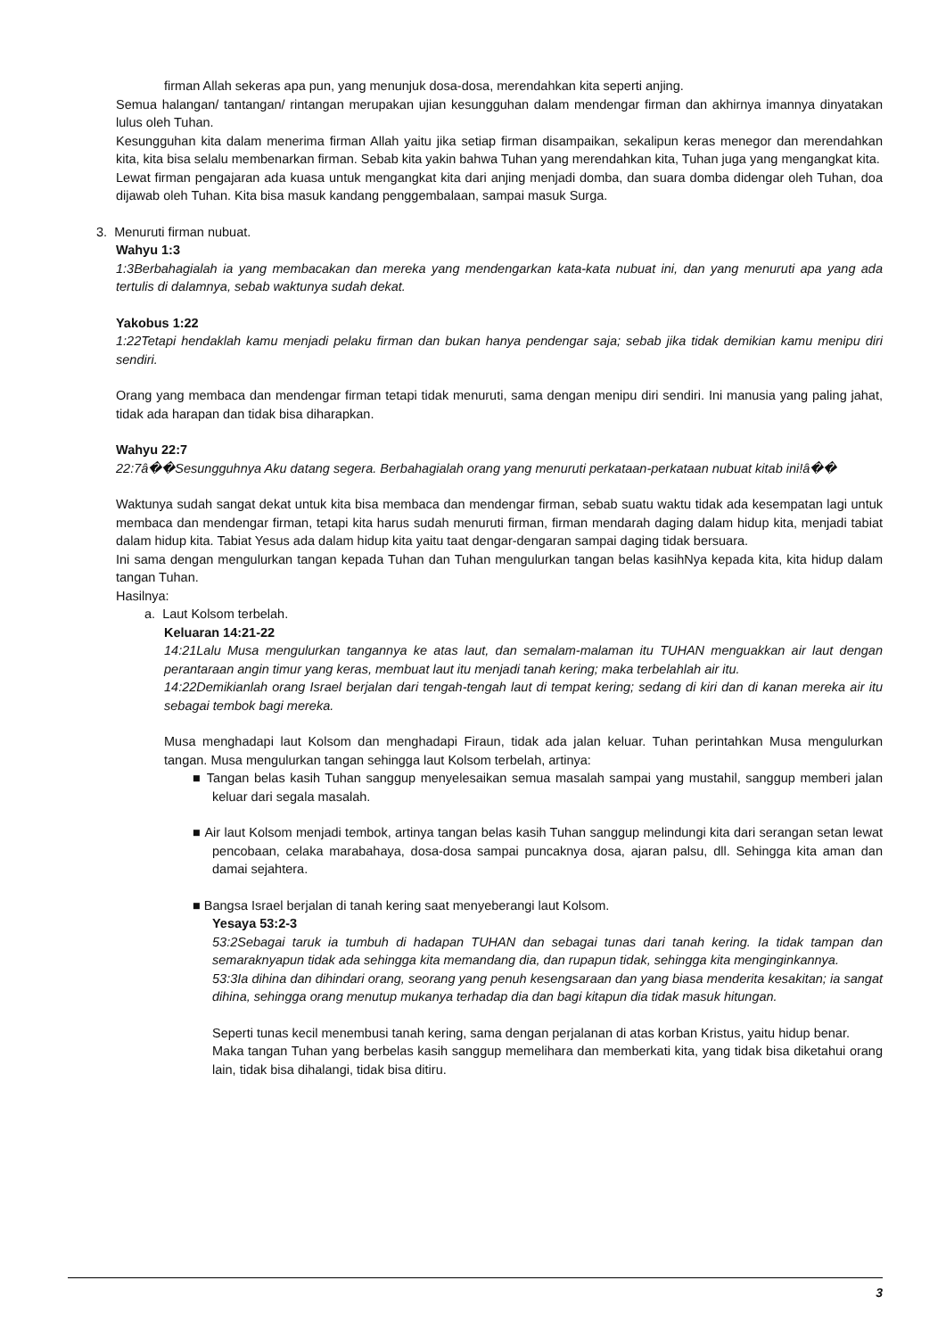firman Allah sekeras apa pun, yang menunjuk dosa-dosa, merendahkan kita seperti anjing.
Semua halangan/ tantangan/ rintangan merupakan ujian kesungguhan dalam mendengar firman dan akhirnya imannya dinyatakan lulus oleh Tuhan.
Kesungguhan kita dalam menerima firman Allah yaitu jika setiap firman disampaikan, sekalipun keras menegor dan merendahkan kita, kita bisa selalu membenarkan firman. Sebab kita yakin bahwa Tuhan yang merendahkan kita, Tuhan juga yang mengangkat kita.
Lewat firman pengajaran ada kuasa untuk mengangkat kita dari anjing menjadi domba, dan suara domba didengar oleh Tuhan, doa dijawab oleh Tuhan. Kita bisa masuk kandang penggembalaan, sampai masuk Surga.
3. Menuruti firman nubuat.
Wahyu 1:3
1:3Berbahagialah ia yang membacakan dan mereka yang mendengarkan kata-kata nubuat ini, dan yang menuruti apa yang ada tertulis di dalamnya, sebab waktunya sudah dekat.
Yakobus 1:22
1:22Tetapi hendaklah kamu menjadi pelaku firman dan bukan hanya pendengar saja; sebab jika tidak demikian kamu menipu diri sendiri.
Orang yang membaca dan mendengar firman tetapi tidak menuruti, sama dengan menipu diri sendiri. Ini manusia yang paling jahat, tidak ada harapan dan tidak bisa diharapkan.
Wahyu 22:7
22:7â��Sesungguhnya Aku datang segera. Berbahagialah orang yang menuruti perkataan-perkataan nubuat kitab ini!â��
Waktunya sudah sangat dekat untuk kita bisa membaca dan mendengar firman, sebab suatu waktu tidak ada kesempatan lagi untuk membaca dan mendengar firman, tetapi kita harus sudah menuruti firman, firman mendarah daging dalam hidup kita, menjadi tabiat dalam hidup kita. Tabiat Yesus ada dalam hidup kita yaitu taat dengar-dengaran sampai daging tidak bersuara.
Ini sama dengan mengulurkan tangan kepada Tuhan dan Tuhan mengulurkan tangan belas kasihNya kepada kita, kita hidup dalam tangan Tuhan.
Hasilnya:
a. Laut Kolsom terbelah.
Keluaran 14:21-22
14:21Lalu Musa mengulurkan tangannya ke atas laut, dan semalam-malaman itu TUHAN menguakkan air laut dengan perantaraan angin timur yang keras, membuat laut itu menjadi tanah kering; maka terbelahlah air itu.
14:22Demikianlah orang Israel berjalan dari tengah-tengah laut di tempat kering; sedang di kiri dan di kanan mereka air itu sebagai tembok bagi mereka.
Musa menghadapi laut Kolsom dan menghadapi Firaun, tidak ada jalan keluar. Tuhan perintahkan Musa mengulurkan tangan. Musa mengulurkan tangan sehingga laut Kolsom terbelah, artinya:
■ Tangan belas kasih Tuhan sanggup menyelesaikan semua masalah sampai yang mustahil, sanggup memberi jalan keluar dari segala masalah.
■ Air laut Kolsom menjadi tembok, artinya tangan belas kasih Tuhan sanggup melindungi kita dari serangan setan lewat pencobaan, celaka marabahaya, dosa-dosa sampai puncaknya dosa, ajaran palsu, dll. Sehingga kita aman dan damai sejahtera.
■ Bangsa Israel berjalan di tanah kering saat menyeberangi laut Kolsom.
Yesaya 53:2-3
53:2Sebagai taruk ia tumbuh di hadapan TUHAN dan sebagai tunas dari tanah kering. Ia tidak tampan dan semaraknyapun tidak ada sehingga kita memandang dia, dan rupapun tidak, sehingga kita menginginkannya.
53:3Ia dihina dan dihindari orang, seorang yang penuh kesengsaraan dan yang biasa menderita kesakitan; ia sangat dihina, sehingga orang menutup mukanya terhadap dia dan bagi kitapun dia tidak masuk hitungan.
Seperti tunas kecil menembusi tanah kering, sama dengan perjalanan di atas korban Kristus, yaitu hidup benar.
Maka tangan Tuhan yang berbelas kasih sanggup memelihara dan memberkati kita, yang tidak bisa diketahui orang lain, tidak bisa dihalangi, tidak bisa ditiru.
3